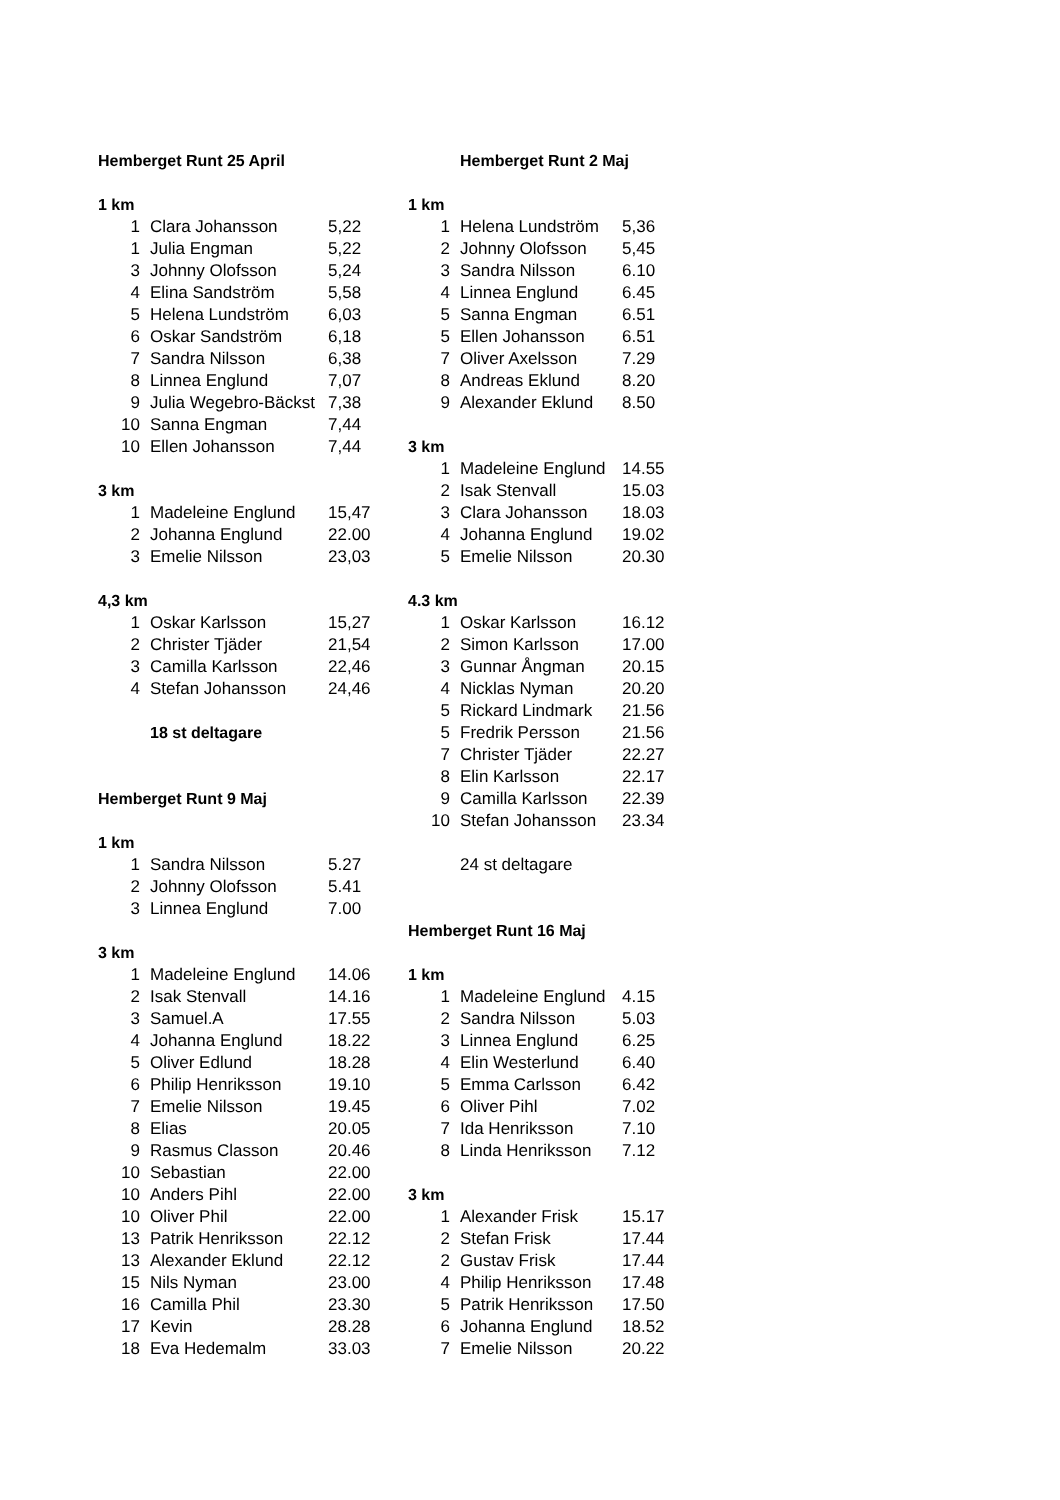| Hemberget Runt 25 April | | |
| 1 km | | |
| 1 | Clara Johansson | 5,22 |
| 1 | Julia Engman | 5,22 |
| 3 | Johnny Olofsson | 5,24 |
| 4 | Elina Sandström | 5,58 |
| 5 | Helena Lundström | 6,03 |
| 6 | Oskar Sandström | 6,18 |
| 7 | Sandra Nilsson | 6,38 |
| 8 | Linnea Englund | 7,07 |
| 9 | Julia Wegebro-Bäckst | 7,38 |
| 10 | Sanna Engman | 7,44 |
| 10 | Ellen Johansson | 7,44 |
| 3 km | | |
| 1 | Madeleine Englund | 15,47 |
| 2 | Johanna Englund | 22.00 |
| 3 | Emelie Nilsson | 23,03 |
| 4,3 km | | |
| 1 | Oskar Karlsson | 15,27 |
| 2 | Christer Tjäder | 21,54 |
| 3 | Camilla Karlsson | 22,46 |
| 4 | Stefan Johansson | 24,46 |
| | 18 st deltagare | |
| Hemberget Runt 9 Maj | | |
| 1 km | | |
| 1 | Sandra Nilsson | 5.27 |
| 2 | Johnny Olofsson | 5.41 |
| 3 | Linnea Englund | 7.00 |
| 3 km | | |
| 1 | Madeleine Englund | 14.06 |
| 2 | Isak Stenvall | 14.16 |
| 3 | Samuel.A | 17.55 |
| 4 | Johanna Englund | 18.22 |
| 5 | Oliver Edlund | 18.28 |
| 6 | Philip Henriksson | 19.10 |
| 7 | Emelie Nilsson | 19.45 |
| 8 | Elias | 20.05 |
| 9 | Rasmus Classon | 20.46 |
| 10 | Sebastian | 22.00 |
| 10 | Anders Pihl | 22.00 |
| 10 | Oliver Phil | 22.00 |
| 13 | Patrik Henriksson | 22.12 |
| 13 | Alexander Eklund | 22.12 |
| 15 | Nils Nyman | 23.00 |
| 16 | Camilla Phil | 23.30 |
| 17 | Kevin | 28.28 |
| 18 | Eva Hedemalm | 33.03 |
| | Hemberget Runt 2 Maj | |
| 1 km | | |
| 1 | Helena Lundström | 5,36 |
| 2 | Johnny Olofsson | 5,45 |
| 3 | Sandra Nilsson | 6.10 |
| 4 | Linnea Englund | 6.45 |
| 5 | Sanna Engman | 6.51 |
| 5 | Ellen Johansson | 6.51 |
| 7 | Oliver Axelsson | 7.29 |
| 8 | Andreas Eklund | 8.20 |
| 9 | Alexander Eklund | 8.50 |
| 3 km | | |
| 1 | Madeleine Englund | 14.55 |
| 2 | Isak Stenvall | 15.03 |
| 3 | Clara Johansson | 18.03 |
| 4 | Johanna Englund | 19.02 |
| 5 | Emelie Nilsson | 20.30 |
| 4.3 km | | |
| 1 | Oskar Karlsson | 16.12 |
| 2 | Simon Karlsson | 17.00 |
| 3 | Gunnar Ångman | 20.15 |
| 4 | Nicklas Nyman | 20.20 |
| 5 | Rickard Lindmark | 21.56 |
| 5 | Fredrik Persson | 21.56 |
| 7 | Christer Tjäder | 22.27 |
| 8 | Elin Karlsson | 22.17 |
| 9 | Camilla Karlsson | 22.39 |
| 10 | Stefan Johansson | 23.34 |
| | 24 st deltagare | |
| Hemberget Runt 16 Maj | | |
| 1 km | | |
| 1 | Madeleine Englund | 4.15 |
| 2 | Sandra Nilsson | 5.03 |
| 3 | Linnea Englund | 6.25 |
| 4 | Elin Westerlund | 6.40 |
| 5 | Emma Carlsson | 6.42 |
| 6 | Oliver Pihl | 7.02 |
| 7 | Ida Henriksson | 7.10 |
| 8 | Linda Henriksson | 7.12 |
| 3 km | | |
| 1 | Alexander Frisk | 15.17 |
| 2 | Stefan Frisk | 17.44 |
| 2 | Gustav Frisk | 17.44 |
| 4 | Philip Henriksson | 17.48 |
| 5 | Patrik Henriksson | 17.50 |
| 6 | Johanna Englund | 18.52 |
| 7 | Emelie Nilsson | 20.22 |